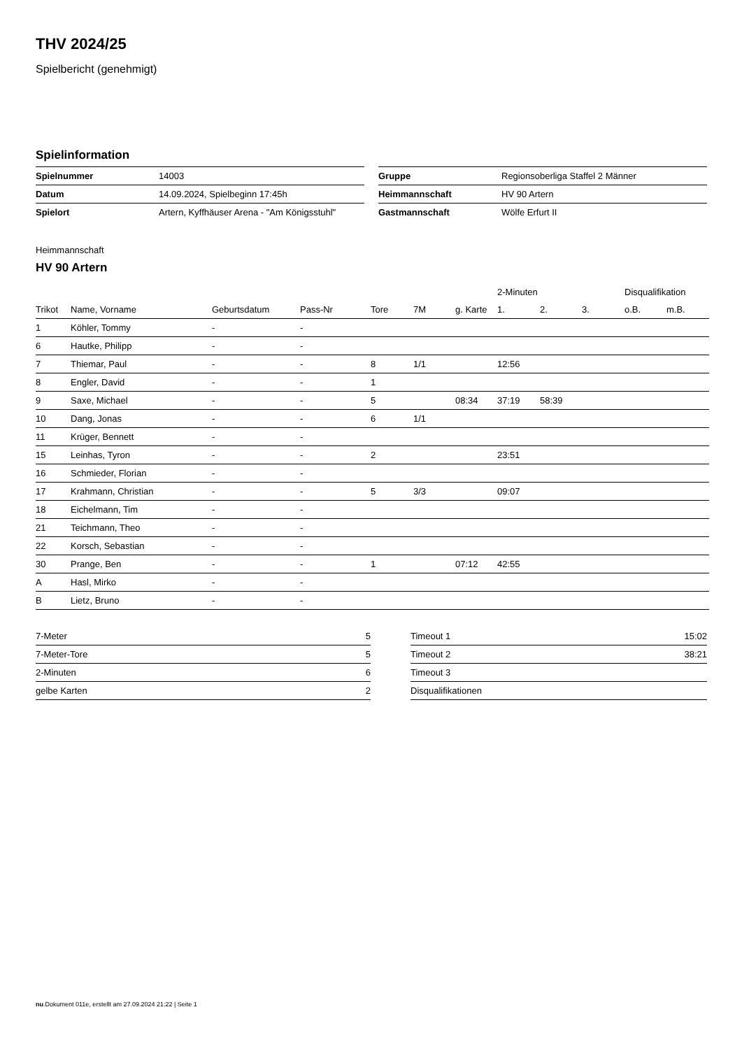THV 2024/25
Spielbericht (genehmigt)
Spielinformation
| Spielnummer | 14003 |
| Datum | 14.09.2024, Spielbeginn 17:45h |
| Spielort | Artern, Kyffhäuser Arena - "Am Königsstuhl" |
| Gruppe | Regionsoberliga Staffel 2 Männer |
| Heimmannschaft | HV 90 Artern |
| Gastmannschaft | Wölfe Erfurt II |
Heimmannschaft
HV 90 Artern
| | | | | | | | 2-Minuten | | | Disqualifikation | |
| --- | --- | --- | --- | --- | --- | --- | --- | --- | --- | --- | --- |
| Trikot | Name, Vorname | Geburtsdatum | Pass-Nr | Tore | 7M | g. Karte | 1. | 2. | 3. | o.B. | m.B. |
| 1 | Köhler, Tommy | - | - | | | | | | | | |
| 6 | Hautke, Philipp | - | - | | | | | | | | |
| 7 | Thiemar, Paul | - | - | 8 | 1/1 | | 12:56 | | | | |
| 8 | Engler, David | - | - | 1 | | | | | | | |
| 9 | Saxe, Michael | - | - | 5 | | 08:34 | 37:19 | 58:39 | | | |
| 10 | Dang, Jonas | - | - | 6 | 1/1 | | | | | | |
| 11 | Krüger, Bennett | - | - | | | | | | | | |
| 15 | Leinhas, Tyron | - | - | 2 | | | 23:51 | | | | |
| 16 | Schmieder, Florian | - | - | | | | | | | | |
| 17 | Krahmann, Christian | - | - | 5 | 3/3 | | 09:07 | | | | |
| 18 | Eichelmann, Tim | - | - | | | | | | | | |
| 21 | Teichmann, Theo | - | - | | | | | | | | |
| 22 | Korsch, Sebastian | - | - | | | | | | | | |
| 30 | Prange, Ben | - | - | 1 | | 07:12 | 42:55 | | | | |
| A | Hasl, Mirko | - | - | | | | | | | | |
| B | Lietz, Bruno | - | - | | | | | | | | |
| 7-Meter | 5 |
| 7-Meter-Tore | 5 |
| 2-Minuten | 6 |
| gelbe Karten | 2 |
| Timeout 1 | 15:02 |
| Timeout 2 | 38:21 |
| Timeout 3 | |
| Disqualifikationen | |
nu.Dokument 011e, erstellt am 27.09.2024 21:22 | Seite 1